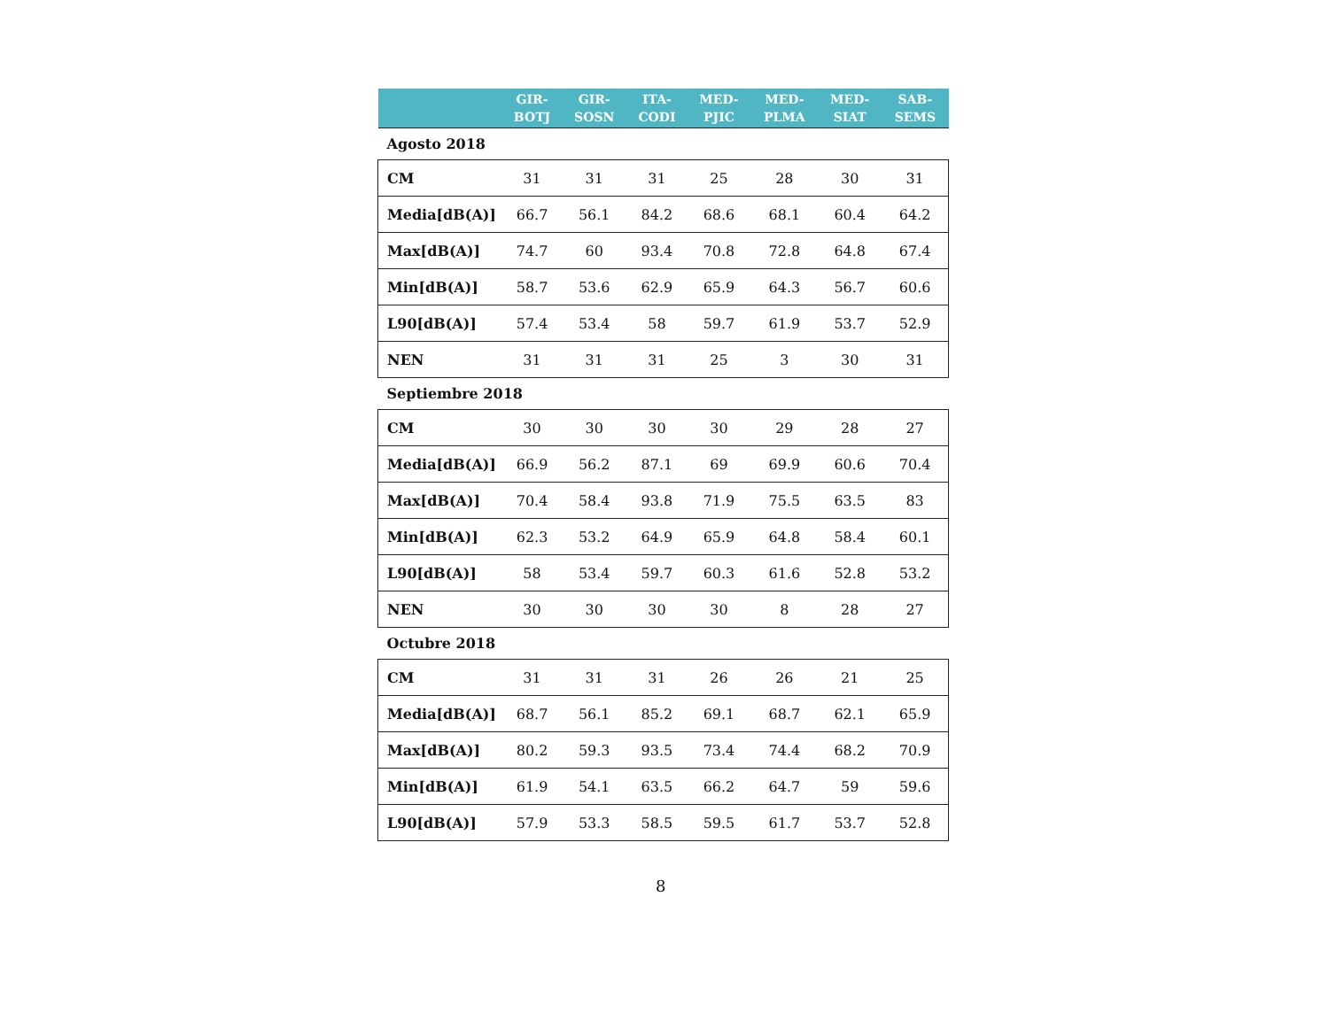| | GIR- BOTJ | GIR- SOSN | ITA- CODI | MED- PJIC | MED- PLMA | MED- SIAT | SAB- SEMS |
| --- | --- | --- | --- | --- | --- | --- | --- |
| Agosto 2018 | | | | | | | |
| CM | 31 | 31 | 31 | 25 | 28 | 30 | 31 |
| Media[dB(A)] | 66.7 | 56.1 | 84.2 | 68.6 | 68.1 | 60.4 | 64.2 |
| Max[dB(A)] | 74.7 | 60 | 93.4 | 70.8 | 72.8 | 64.8 | 67.4 |
| Min[dB(A)] | 58.7 | 53.6 | 62.9 | 65.9 | 64.3 | 56.7 | 60.6 |
| L90[dB(A)] | 57.4 | 53.4 | 58 | 59.7 | 61.9 | 53.7 | 52.9 |
| NEN | 31 | 31 | 31 | 25 | 3 | 30 | 31 |
| Septiembre 2018 | | | | | | | |
| CM | 30 | 30 | 30 | 30 | 29 | 28 | 27 |
| Media[dB(A)] | 66.9 | 56.2 | 87.1 | 69 | 69.9 | 60.6 | 70.4 |
| Max[dB(A)] | 70.4 | 58.4 | 93.8 | 71.9 | 75.5 | 63.5 | 83 |
| Min[dB(A)] | 62.3 | 53.2 | 64.9 | 65.9 | 64.8 | 58.4 | 60.1 |
| L90[dB(A)] | 58 | 53.4 | 59.7 | 60.3 | 61.6 | 52.8 | 53.2 |
| NEN | 30 | 30 | 30 | 30 | 8 | 28 | 27 |
| Octubre 2018 | | | | | | | |
| CM | 31 | 31 | 31 | 26 | 26 | 21 | 25 |
| Media[dB(A)] | 68.7 | 56.1 | 85.2 | 69.1 | 68.7 | 62.1 | 65.9 |
| Max[dB(A)] | 80.2 | 59.3 | 93.5 | 73.4 | 74.4 | 68.2 | 70.9 |
| Min[dB(A)] | 61.9 | 54.1 | 63.5 | 66.2 | 64.7 | 59 | 59.6 |
| L90[dB(A)] | 57.9 | 53.3 | 58.5 | 59.5 | 61.7 | 53.7 | 52.8 |
8